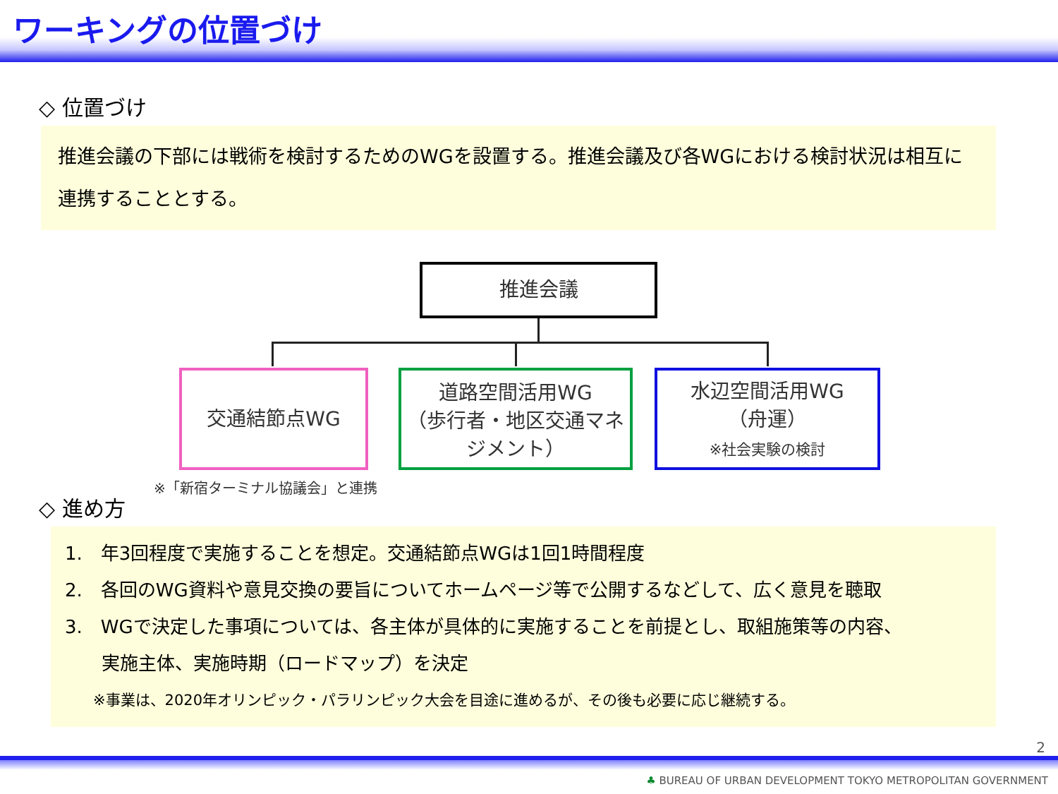ワーキングの位置づけ
◇ 位置づけ
推進会議の下部には戦術を検討するためのWGを設置する。推進会議及び各WGにおける検討状況は相互に連携することとする。
推進会議
交通結節点WG
道路空間活用WG
（歩行者・地区交通マネジメント）
水辺空間活用WG
（舟運）
※社会実験の検討
※「新宿ターミナル協議会」と連携
◇ 進め方
1.　年3回程度で実施することを想定。交通結節点WGは1回1時間程度
2.　各回のWG資料や意見交換の要旨についてホームページ等で公開するなどして、広く意見を聴取
3.　WGで決定した事項については、各主体が具体的に実施することを前提とし、取組施策等の内容、
　　実施主体、実施時期（ロードマップ）を決定
※事業は、2020年オリンピック・パラリンピック大会を目途に進めるが、その後も必要に応じ継続する。
2
♣ BUREAU OF URBAN DEVELOPMENT TOKYO METROPOLITAN GOVERNMENT